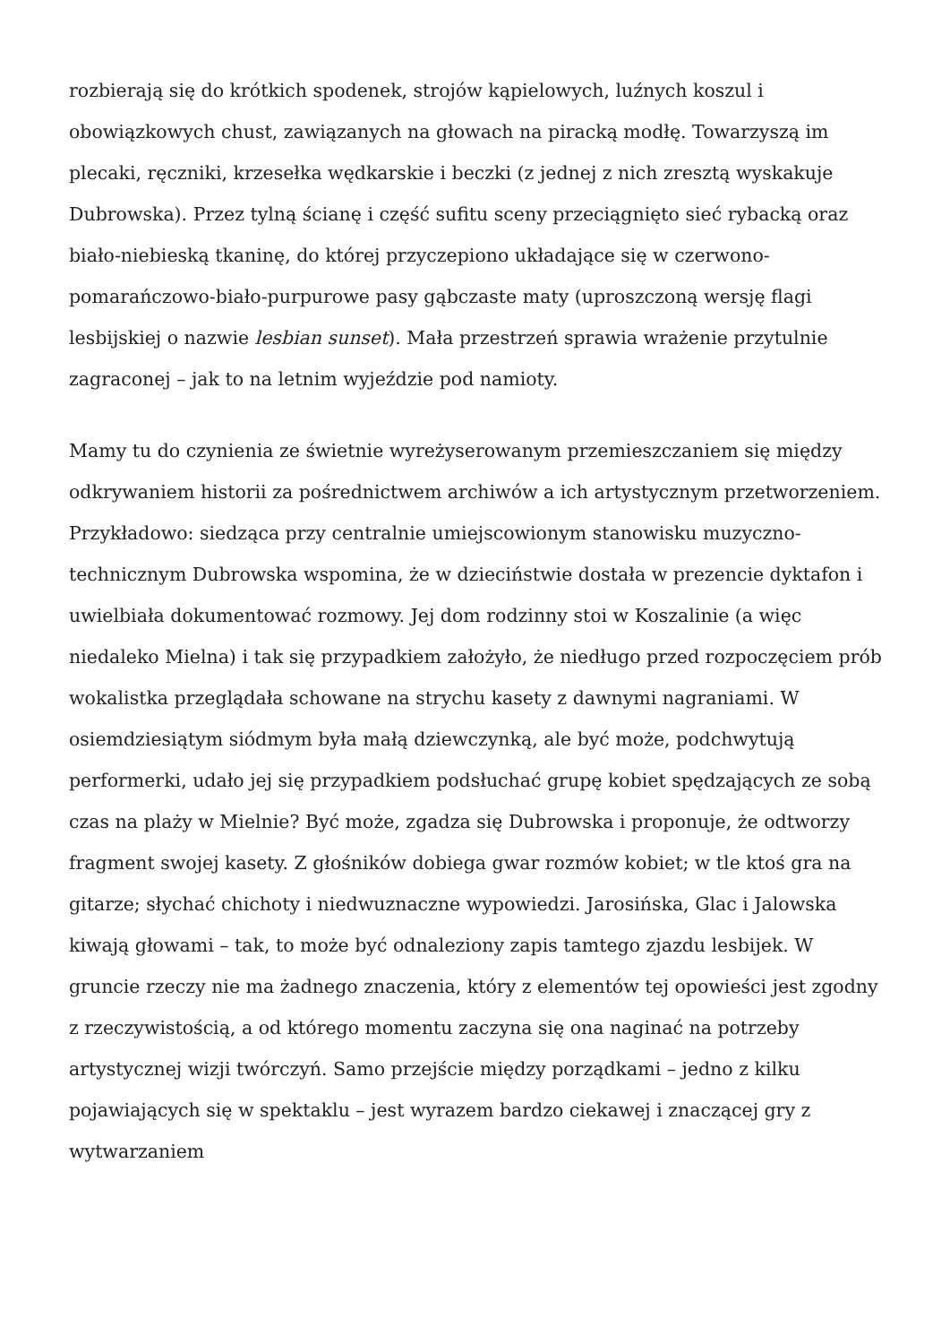rozbierają się do krótkich spodenek, strojów kąpielowych, luźnych koszul i obowiązkowych chust, zawiązanych na głowach na piracką modłę. Towarzyszą im plecaki, ręczniki, krzesełka wędkarskie i beczki (z jednej z nich zresztą wyskakuje Dubrowska). Przez tylną ścianę i część sufitu sceny przeciągnięto sieć rybacką oraz biało-niebieską tkaninę, do której przyczepiono układające się w czerwono-pomarańczowo-biało-purpurowe pasy gąbczaste maty (uproszczoną wersję flagi lesbijskiej o nazwie lesbian sunset). Mała przestrzeń sprawia wrażenie przytulnie zagraconej – jak to na letnim wyjeździe pod namioty.
Mamy tu do czynienia ze świetnie wyreżyserowanym przemieszczaniem się między odkrywaniem historii za pośrednictwem archiwów a ich artystycznym przetworzeniem. Przykładowo: siedząca przy centralnie umiejscowionym stanowisku muzyczno-technicznym Dubrowska wspomina, że w dzieciństwie dostała w prezencie dyktafon i uwielbiała dokumentować rozmowy. Jej dom rodzinny stoi w Koszalinie (a więc niedaleko Mielna) i tak się przypadkiem założyło, że niedługo przed rozpoczęciem prób wokalistka przeglądała schowane na strychu kasety z dawnymi nagraniami. W osiemdziesiątym siódmym była małą dziewczynką, ale być może, podchwytują performerki, udało jej się przypadkiem podsłuchać grupę kobiet spędzających ze sobą czas na plaży w Mielnie? Być może, zgadza się Dubrowska i proponuje, że odtworzy fragment swojej kasety. Z głośników dobiega gwar rozmów kobiet; w tle ktoś gra na gitarze; słychać chichoty i niedwuznaczne wypowiedzi. Jarosińska, Glac i Jalowska kiwają głowami – tak, to może być odnaleziony zapis tamtego zjazdu lesbijek. W gruncie rzeczy nie ma żadnego znaczenia, który z elementów tej opowieści jest zgodny z rzeczywistością, a od którego momentu zaczyna się ona naginać na potrzeby artystycznej wizji twórczyń. Samo przejście między porządkami – jedno z kilku pojawiających się w spektaklu – jest wyrazem bardzo ciekawej i znaczącej gry z wytwarzaniem